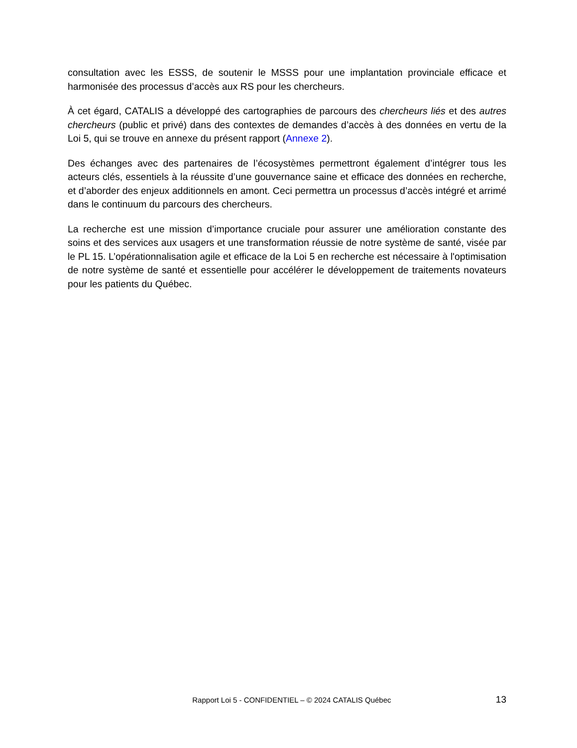consultation avec les ESSS, de soutenir le MSSS pour une implantation provinciale efficace et harmonisée des processus d’accès aux RS pour les chercheurs.
À cet égard, CATALIS a développé des cartographies de parcours des chercheurs liés et des autres chercheurs (public et privé) dans des contextes de demandes d’accès à des données en vertu de la Loi 5, qui se trouve en annexe du présent rapport (Annexe 2).
Des échanges avec des partenaires de l’écosystèmes permettront également d’intégrer tous les acteurs clés, essentiels à la réussite d’une gouvernance saine et efficace des données en recherche, et d’aborder des enjeux additionnels en amont. Ceci permettra un processus d’accès intégré et arrimé dans le continuum du parcours des chercheurs.
La recherche est une mission d’importance cruciale pour assurer une amélioration constante des soins et des services aux usagers et une transformation réussie de notre système de santé, visée par le PL 15. L’opérationnalisation agile et efficace de la Loi 5 en recherche est nécessaire à l'optimisation de notre système de santé et essentielle pour accélérer le développement de traitements novateurs pour les patients du Québec.
Rapport Loi 5 - CONFIDENTIEL – © 2024 CATALIS Québec 13